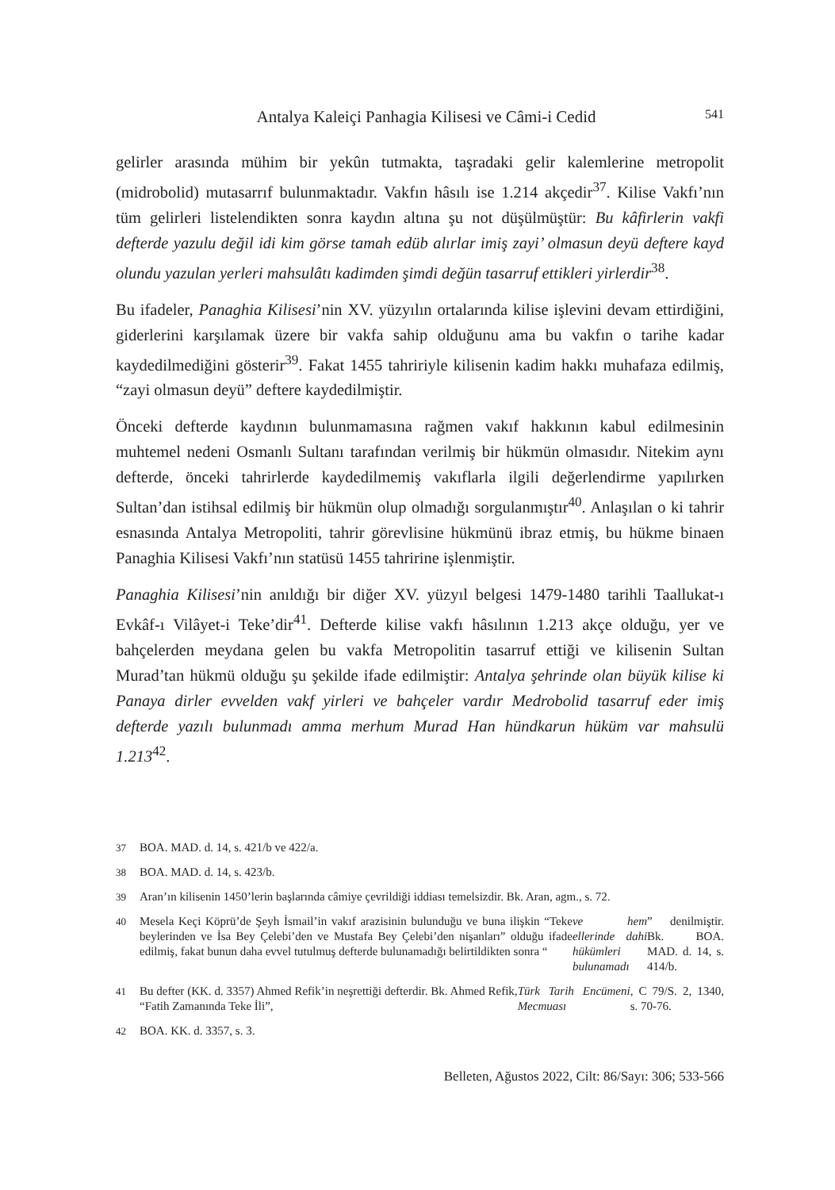Antalya Kaleiçi Panhagia Kilisesi ve Câmi-i Cedid
541
gelirler arasında mühim bir yekûn tutmakta, taşradaki gelir kalemlerine metropolit (midrobolid) mutasarrıf bulunmaktadır. Vakfın hâsılı ise 1.214 akçedir<sup>37</sup>. Kilise Vakfı’nın tüm gelirleri listelendikten sonra kaydın altına şu not düşülmüştür: Bu kâfirlerin vakfi defterde yazulu değil idi kim görse tamah edüb alırlar imiş zayi’ olmasun deyü deftere kayd olundu yazulan yerleri mahsulâtı kadimden şimdi değün tasarruf ettikleri yirlerdir<sup>38</sup>.
Bu ifadeler, Panaghia Kilisesi’nin XV. yüzyılın ortalarında kilise işlevini devam ettirdiğini, giderlerini karşılamak üzere bir vakfa sahip olduğunu ama bu vakfın o tarihe kadar kaydedilmediğini gösterir<sup>39</sup>. Fakat 1455 tahririyle kilisenin kadim hakkı muhafaza edilmiş, “zayi olmasun deyü” deftere kaydedilmiştir.
Önceki defterde kaydının bulunmamasına rağmen vakıf hakkının kabul edilmesinin muhtemel nedeni Osmanlı Sultanı tarafından verilmiş bir hükmün olmasıdır. Nitekim aynı defterde, önceki tahrirlerde kaydedilmemiş vakıflarla ilgili değerlendirme yapılırken Sultan’dan istihsal edilmiş bir hükmün olup olmadığı sorgulanmıştır<sup>40</sup>. Anlaşılan o ki tahrir esnasında Antalya Metropoliti, tahrir görevlisine hükmünü ibraz etmiş, bu hükme binaen Panaghia Kilisesi Vakfı’nın statüsü 1455 tahririne işlenmiştir.
Panaghia Kilisesi’nin anıldığı bir diğer XV. yüzyıl belgesi 1479-1480 tarihli Taallukat-ı Evkâf-ı Vilâyet-i Teke’dir<sup>41</sup>. Defterde kilise vakfı hâsılının 1.213 akçe olduğu, yer ve bahçelerden meydana gelen bu vakfa Metropolitin tasarruf ettiği ve kilisenin Sultan Murad’tan hükmü olduğu şu şekilde ifade edilmiştir: Antalya şehrinde olan büyük kilise ki Panaya dirler evvelden vakf yirleri ve bahçeler vardır Medrobolid tasarruf eder imiş defterde yazılı bulunmadı amma merhum Murad Han hündkarun hüküm var mahsulü 1.213<sup>42</sup>.
37
BOA. MAD. d. 14, s. 421/b ve 422/a.
38 BOA. MAD. d. 14, s. 423/b.
39 Aran’ın kilisenin 1450’lerin başlarında câmiye çevrildiği iddiası temelsizdir. Bk. Aran, agm., s. 72.
40
Mesela Keçi Köprü’de Şeyh İsmail’in vakıf arazisinin bulunduğu ve buna ilişkin “Teke beylerinden ve İsa Bey Çelebi’den ve Mustafa Bey Çelebi’den nişanları” olduğu ifade edilmiş, fakat bunun daha evvel tutulmuş defterde bulunamadığı belirtildikten sonra “ve hem ellerinde dahi hükümleri bulunamadı” denilmiştir. Bk. BOA. MAD. d. 14, s. 414/b.
41
Bu defter (KK. d. 3357) Ahmed Refik’in neşrettiği defterdir. Bk. Ahmed Refik, “Fatih Zamanında Teke İli”, Türk Tarih Encümeni Mecmuası, C 79/S. 2, 1340, s. 70-76.
42 BOA. KK. d. 3357, s. 3.
Belleten, Ağustos 2022, Cilt: 86/Sayı: 306; 533-566